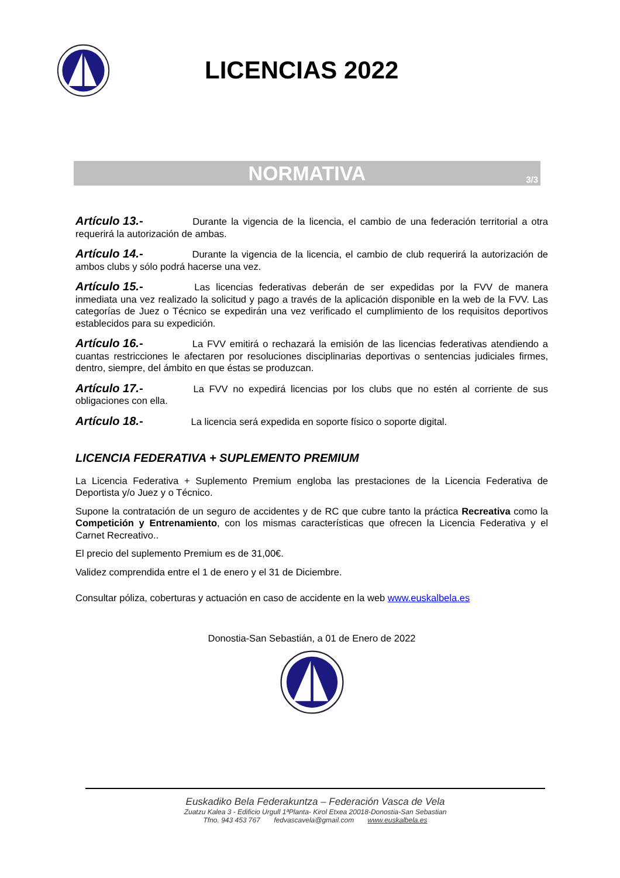LICENCIAS 2022
NORMATIVA 3/3
Artículo 13.- Durante la vigencia de la licencia, el cambio de una federación territorial a otra requerirá la autorización de ambas.
Artículo 14.- Durante la vigencia de la licencia, el cambio de club requerirá la autorización de ambos clubs y sólo podrá hacerse una vez.
Artículo 15.- Las licencias federativas deberán de ser expedidas por la FVV de manera inmediata una vez realizado la solicitud y pago a través de la aplicación disponible en la web de la FVV. Las categorías de Juez o Técnico se expedirán una vez verificado el cumplimiento de los requisitos deportivos establecidos para su expedición.
Artículo 16.- La FVV emitirá o rechazará la emisión de las licencias federativas atendiendo a cuantas restricciones le afectaren por resoluciones disciplinarias deportivas o sentencias judiciales firmes, dentro, siempre, del ámbito en que éstas se produzcan.
Artículo 17.- La FVV no expedirá licencias por los clubs que no estén al corriente de sus obligaciones con ella.
Artículo 18.- La licencia será expedida en soporte físico o soporte digital.
LICENCIA FEDERATIVA + SUPLEMENTO PREMIUM
La Licencia Federativa + Suplemento Premium engloba las prestaciones de la Licencia Federativa de Deportista y/o Juez y o Técnico.
Supone la contratación de un seguro de accidentes y de RC que cubre tanto la práctica Recreativa como la Competición y Entrenamiento, con los mismas características que ofrecen la Licencia Federativa y el Carnet Recreativo..
El precio del suplemento Premium es de 31,00€.
Validez comprendida entre el 1 de enero y el 31 de Diciembre.
Consultar póliza, coberturas y actuación en caso de accidente en la web www.euskalbela.es
Donostia-San Sebastián, a 01 de Enero de 2022
Euskadiko Bela Federakuntza – Federación Vasca de Vela
Zuatzu Kalea 3 - Edificio Urgull 1ªPlanta- Kirol Etxea 20018-Donostia-San Sebastian
Tfno. 943 453 767 fedvascavela@gmail.com www.euskalbela.es